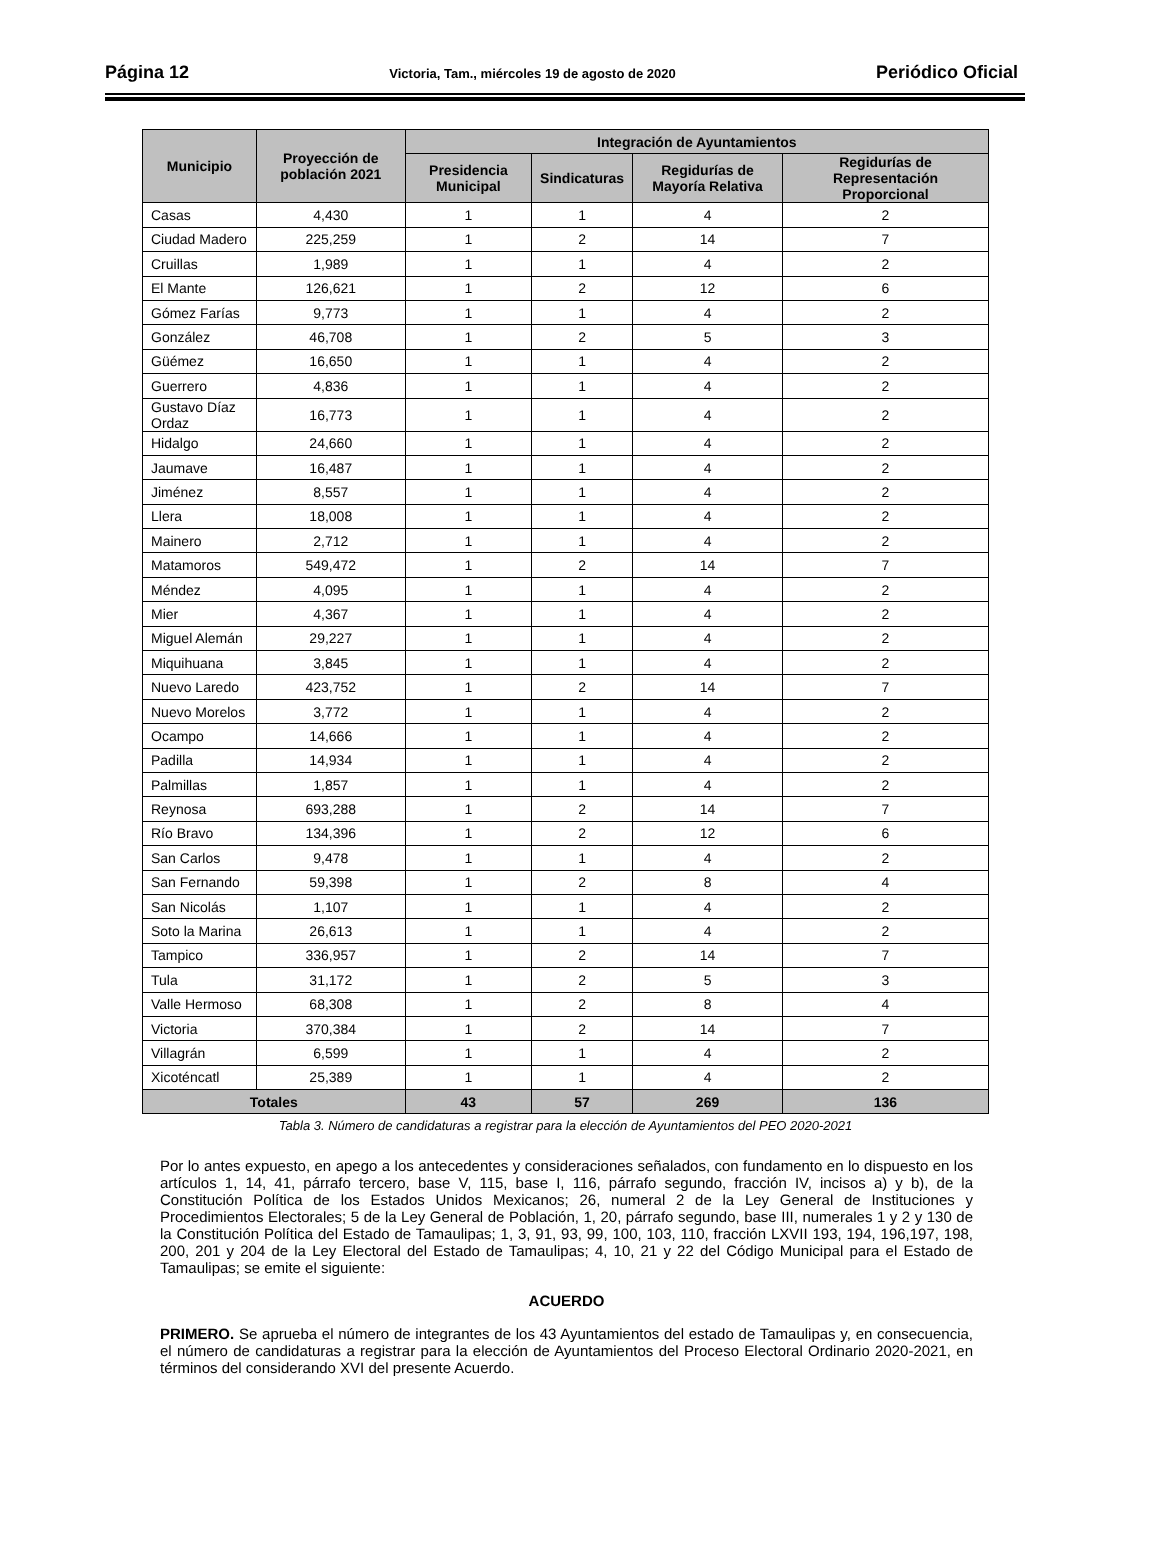Página 12 Victoria, Tam., miércoles 19 de agosto de 2020 Periódico Oficial
| Municipio | Proyección de población 2021 | Integración de Ayuntamientos | | | |
| --- | --- | --- | --- | --- | --- |
| | | Presidencia Municipal | Sindicaturas | Regidurías de Mayoría Relativa | Regidurías de Representación Proporcional |
| Casas | 4,430 | 1 | 1 | 4 | 2 |
| Ciudad Madero | 225,259 | 1 | 2 | 14 | 7 |
| Cruillas | 1,989 | 1 | 1 | 4 | 2 |
| El Mante | 126,621 | 1 | 2 | 12 | 6 |
| Gómez Farías | 9,773 | 1 | 1 | 4 | 2 |
| González | 46,708 | 1 | 2 | 5 | 3 |
| Güémez | 16,650 | 1 | 1 | 4 | 2 |
| Guerrero | 4,836 | 1 | 1 | 4 | 2 |
| Gustavo Díaz Ordaz | 16,773 | 1 | 1 | 4 | 2 |
| Hidalgo | 24,660 | 1 | 1 | 4 | 2 |
| Jaumave | 16,487 | 1 | 1 | 4 | 2 |
| Jiménez | 8,557 | 1 | 1 | 4 | 2 |
| Llera | 18,008 | 1 | 1 | 4 | 2 |
| Mainero | 2,712 | 1 | 1 | 4 | 2 |
| Matamoros | 549,472 | 1 | 2 | 14 | 7 |
| Méndez | 4,095 | 1 | 1 | 4 | 2 |
| Mier | 4,367 | 1 | 1 | 4 | 2 |
| Miguel Alemán | 29,227 | 1 | 1 | 4 | 2 |
| Miquihuana | 3,845 | 1 | 1 | 4 | 2 |
| Nuevo Laredo | 423,752 | 1 | 2 | 14 | 7 |
| Nuevo Morelos | 3,772 | 1 | 1 | 4 | 2 |
| Ocampo | 14,666 | 1 | 1 | 4 | 2 |
| Padilla | 14,934 | 1 | 1 | 4 | 2 |
| Palmillas | 1,857 | 1 | 1 | 4 | 2 |
| Reynosa | 693,288 | 1 | 2 | 14 | 7 |
| Río Bravo | 134,396 | 1 | 2 | 12 | 6 |
| San Carlos | 9,478 | 1 | 1 | 4 | 2 |
| San Fernando | 59,398 | 1 | 2 | 8 | 4 |
| San Nicolás | 1,107 | 1 | 1 | 4 | 2 |
| Soto la Marina | 26,613 | 1 | 1 | 4 | 2 |
| Tampico | 336,957 | 1 | 2 | 14 | 7 |
| Tula | 31,172 | 1 | 2 | 5 | 3 |
| Valle Hermoso | 68,308 | 1 | 2 | 8 | 4 |
| Victoria | 370,384 | 1 | 2 | 14 | 7 |
| Villagrán | 6,599 | 1 | 1 | 4 | 2 |
| Xicoténcatl | 25,389 | 1 | 1 | 4 | 2 |
| Totales | | 43 | 57 | 269 | 136 |
Tabla 3. Número de candidaturas a registrar para la elección de Ayuntamientos del PEO 2020-2021
Por lo antes expuesto, en apego a los antecedentes y consideraciones señalados, con fundamento en lo dispuesto en los artículos 1, 14, 41, párrafo tercero, base V, 115, base I, 116, párrafo segundo, fracción IV, incisos a) y b), de la Constitución Política de los Estados Unidos Mexicanos; 26, numeral 2 de la Ley General de Instituciones y Procedimientos Electorales; 5 de la Ley General de Población, 1, 20, párrafo segundo, base III, numerales 1 y 2 y 130 de la Constitución Política del Estado de Tamaulipas; 1, 3, 91, 93, 99, 100, 103, 110, fracción LXVII 193, 194, 196,197, 198, 200, 201 y 204 de la Ley Electoral del Estado de Tamaulipas; 4, 10, 21 y 22 del Código Municipal para el Estado de Tamaulipas; se emite el siguiente:
ACUERDO
PRIMERO. Se aprueba el número de integrantes de los 43 Ayuntamientos del estado de Tamaulipas y, en consecuencia, el número de candidaturas a registrar para la elección de Ayuntamientos del Proceso Electoral Ordinario 2020-2021, en términos del considerando XVI del presente Acuerdo.